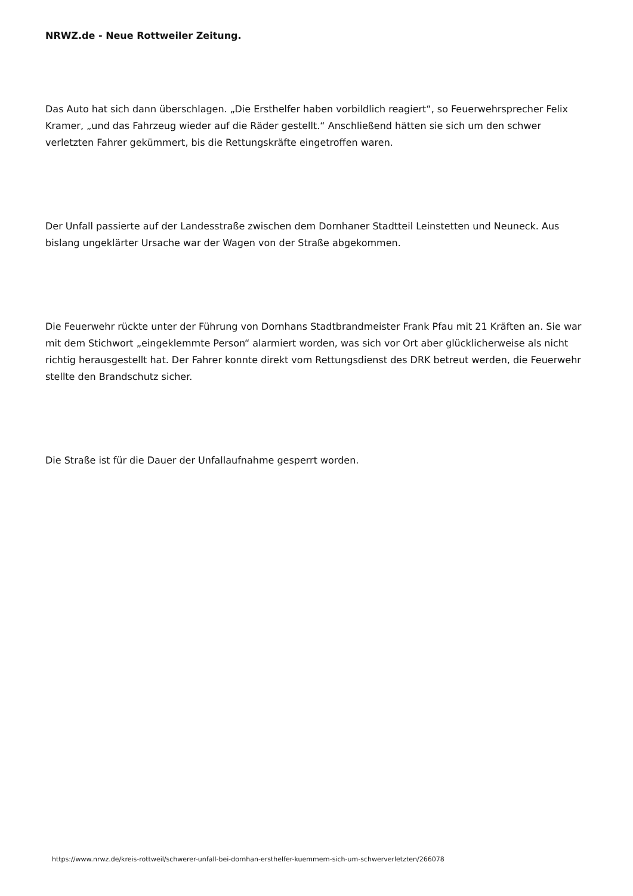NRWZ.de - Neue Rottweiler Zeitung.
Das Auto hat sich dann überschlagen. „Die Ersthelfer haben vorbildlich reagiert“, so Feuerwehrsprecher Felix Kramer, „und das Fahrzeug wieder auf die Räder gestellt.“ Anschließend hätten sie sich um den schwer verletzten Fahrer gekümmert, bis die Rettungskräfte eingetroffen waren.
Der Unfall passierte auf der Landesstraße zwischen dem Dornhaner Stadtteil Leinstetten und Neuneck. Aus bislang ungeklärter Ursache war der Wagen von der Straße abgekommen.
Die Feuerwehr rückte unter der Führung von Dornhans Stadtbrandmeister Frank Pfau mit 21 Kräften an. Sie war mit dem Stichwort „eingeklemmte Person“ alarmiert worden, was sich vor Ort aber glücklicherweise als nicht richtig herausgestellt hat. Der Fahrer konnte direkt vom Rettungsdienst des DRK betreut werden, die Feuerwehr stellte den Brandschutz sicher.
Die Straße ist für die Dauer der Unfallaufnahme gesperrt worden.
https://www.nrwz.de/kreis-rottweil/schwerer-unfall-bei-dornhan-ersthelfer-kuemmern-sich-um-schwerverletzten/266078